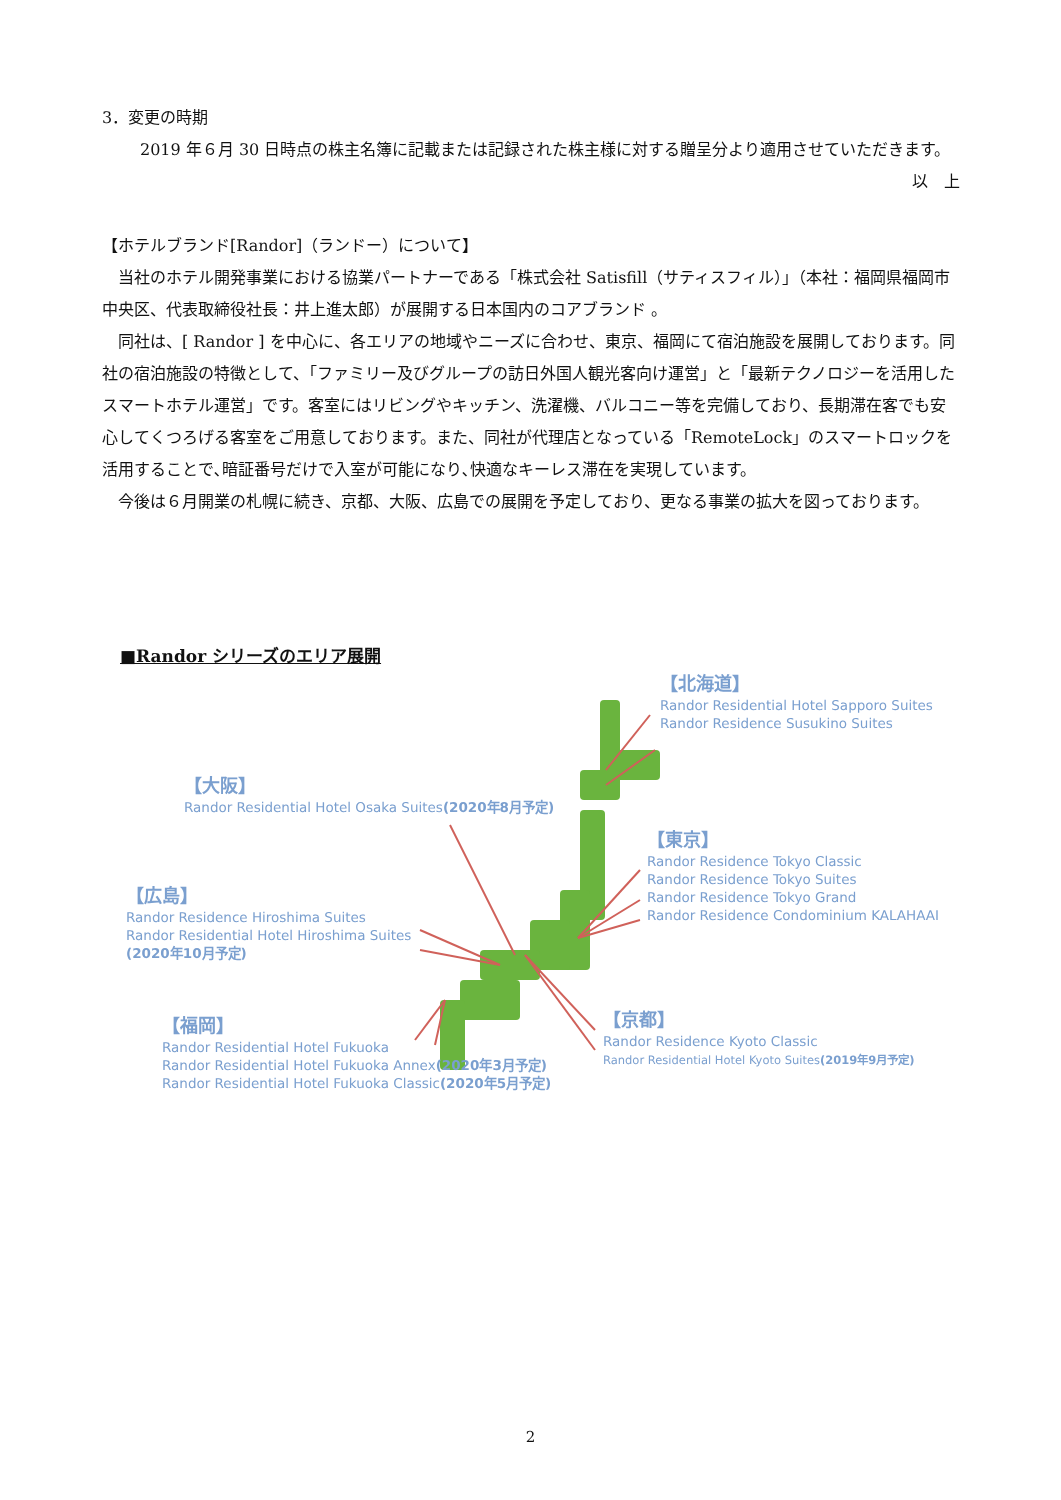3．変更の時期
2019 年６月 30 日時点の株主名簿に記載または記録された株主様に対する贈呈分より適用させていただきます。
以　上
【ホテルブランド[Randor]（ランドー）について】
当社のホテル開発事業における協業パートナーである「株式会社 Satisfill（サティスフィル）」（本社：福岡県福岡市中央区、代表取締役社長：井上進太郎）が展開する日本国内のコアブランド 。
同社は、[ Randor ] を中心に、各エリアの地域やニーズに合わせ、東京、福岡にて宿泊施設を展開しております。同社の宿泊施設の特徴として、「ファミリー及びグループの訪日外国人観光客向け運営」と「最新テクノロジーを活用したスマートホテル運営」です。客室にはリビングやキッチン、洗濯機、バルコニー等を完備しており、長期滞在客でも安心してくつろげる客室をご用意しております。また、同社が代理店となっている「RemoteLock」のスマートロックを活用することで､暗証番号だけで入室が可能になり､快適なキーレス滞在を実現しています。
今後は６月開業の札幌に続き、京都、大阪、広島での展開を予定しており、更なる事業の拡大を図っております。
■Randor シリーズのエリア展開
【北海道】
Randor Residential Hotel Sapporo Suites
Randor Residence Susukino Suites
【大阪】
Randor Residential Hotel Osaka Suites(2020年8月予定)
【東京】
Randor Residence Tokyo Classic
Randor Residence Tokyo Suites
Randor Residence Tokyo Grand
Randor Residence Condominium KALAHAAI
【広島】
Randor Residence Hiroshima Suites
Randor Residential Hotel Hiroshima Suites
(2020年10月予定)
【京都】
Randor Residence Kyoto Classic
Randor Residential Hotel Kyoto Suites(2019年9月予定)
【福岡】
Randor Residential Hotel Fukuoka
Randor Residential Hotel Fukuoka Annex(2020年3月予定)
Randor Residential Hotel Fukuoka Classic(2020年5月予定)
2